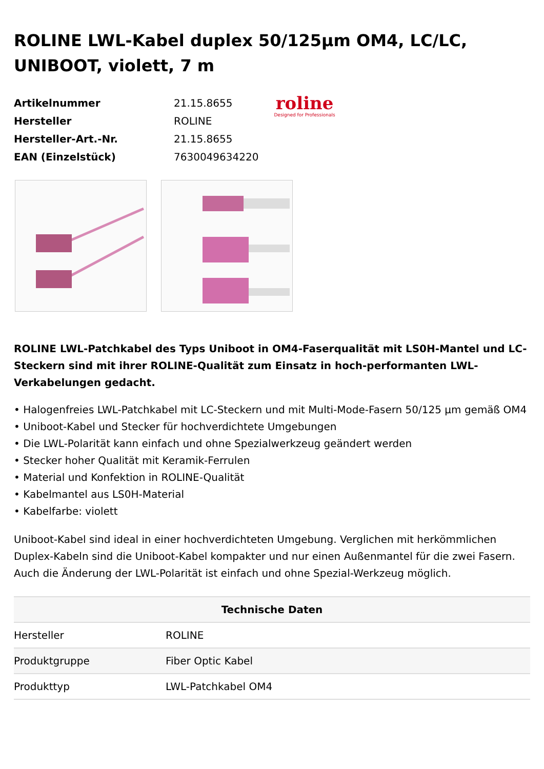ROLINE LWL-Kabel duplex 50/125µm OM4, LC/LC, UNIBOOT, violett, 7 m
| Artikelnummer | 21.15.8655 |
| Hersteller | ROLINE |
| Hersteller-Art.-Nr. | 21.15.8655 |
| EAN (Einzelstück) | 7630049634220 |
roline
Designed for Professionals
ROLINE LWL-Patchkabel des Typs Uniboot in OM4-Faserqualität mit LS0H-Mantel und LC-Steckern sind mit ihrer ROLINE-Qualität zum Einsatz in hoch-performanten LWL-Verkabelungen gedacht.
• Halogenfreies LWL-Patchkabel mit LC-Steckern und mit Multi-Mode-Fasern 50/125 µm gemäß OM4
• Uniboot-Kabel und Stecker für hochverdichtete Umgebungen
• Die LWL-Polarität kann einfach und ohne Spezialwerkzeug geändert werden
• Stecker hoher Qualität mit Keramik-Ferrulen
• Material und Konfektion in ROLINE-Qualität
• Kabelmantel aus LS0H-Material
• Kabelfarbe: violett
Uniboot-Kabel sind ideal in einer hochverdichteten Umgebung. Verglichen mit herkömmlichen Duplex-Kabeln sind die Uniboot-Kabel kompakter und nur einen Außenmantel für die zwei Fasern. Auch die Änderung der LWL-Polarität ist einfach und ohne Spezial-Werkzeug möglich.
| Technische Daten | |
| --- | --- |
| Hersteller | ROLINE |
| Produktgruppe | Fiber Optic Kabel |
| Produkttyp | LWL-Patchkabel OM4 |